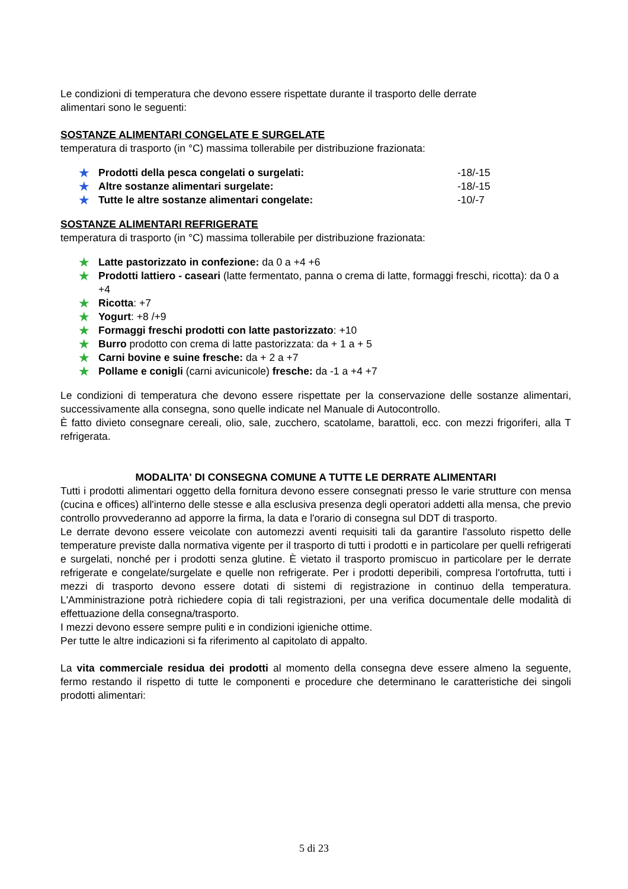Le condizioni di temperatura che devono essere rispettate durante il trasporto delle derrate
alimentari sono le seguenti:
SOSTANZE ALIMENTARI CONGELATE E SURGELATE
temperatura di trasporto (in °C) massima tollerabile per distribuzione frazionata:
★ Prodotti della pesca congelati o surgelati: -18/-15
★ Altre sostanze alimentari surgelate: -18/-15
★ Tutte le altre sostanze alimentari congelate: -10/-7
SOSTANZE ALIMENTARI REFRIGERATE
temperatura di trasporto (in °C) massima tollerabile per distribuzione frazionata:
★ Latte pastorizzato in confezione: da 0 a +4 +6
★ Prodotti lattiero - caseari (latte fermentato, panna o crema di latte, formaggi freschi, ricotta): da 0 a +4
★ Ricotta: +7
★ Yogurt: +8 /+9
★ Formaggi freschi prodotti con latte pastorizzato: +10
★ Burro prodotto con crema di latte pastorizzata: da + 1 a + 5
★ Carni bovine e suine fresche: da + 2 a +7
★ Pollame e conigli (carni avicunicole) fresche: da -1 a +4 +7
Le condizioni di temperatura che devono essere rispettate per la conservazione delle sostanze alimentari, successivamente alla consegna, sono quelle indicate nel Manuale di Autocontrollo.
È fatto divieto consegnare cereali, olio, sale, zucchero, scatolame, barattoli, ecc. con mezzi frigoriferi, alla T refrigerata.
MODALITA' DI CONSEGNA COMUNE A TUTTE LE DERRATE ALIMENTARI
Tutti i prodotti alimentari oggetto della fornitura devono essere consegnati presso le varie strutture con mensa (cucina e offices) all'interno delle stesse e alla esclusiva presenza degli operatori addetti alla mensa, che previo controllo provvederanno ad apporre la firma, la data e l'orario di consegna sul DDT di trasporto.
Le derrate devono essere veicolate con automezzi aventi requisiti tali da garantire l'assoluto rispetto delle temperature previste dalla normativa vigente per il trasporto di tutti i prodotti e in particolare per quelli refrigerati e surgelati, nonché per i prodotti senza glutine. È vietato il trasporto promiscuo in particolare per le derrate refrigerate e congelate/surgelate e quelle non refrigerate. Per i prodotti deperibili, compresa l'ortofrutta, tutti i mezzi di trasporto devono essere dotati di sistemi di registrazione in continuo della temperatura. L'Amministrazione potrà richiedere copia di tali registrazioni, per una verifica documentale delle modalità di effettuazione della consegna/trasporto.
I mezzi devono essere sempre puliti e in condizioni igieniche ottime.
Per tutte le altre indicazioni si fa riferimento al capitolato di appalto.
La vita commerciale residua dei prodotti al momento della consegna deve essere almeno la seguente, fermo restando il rispetto di tutte le componenti e procedure che determinano le caratteristiche dei singoli prodotti alimentari:
5 di 23